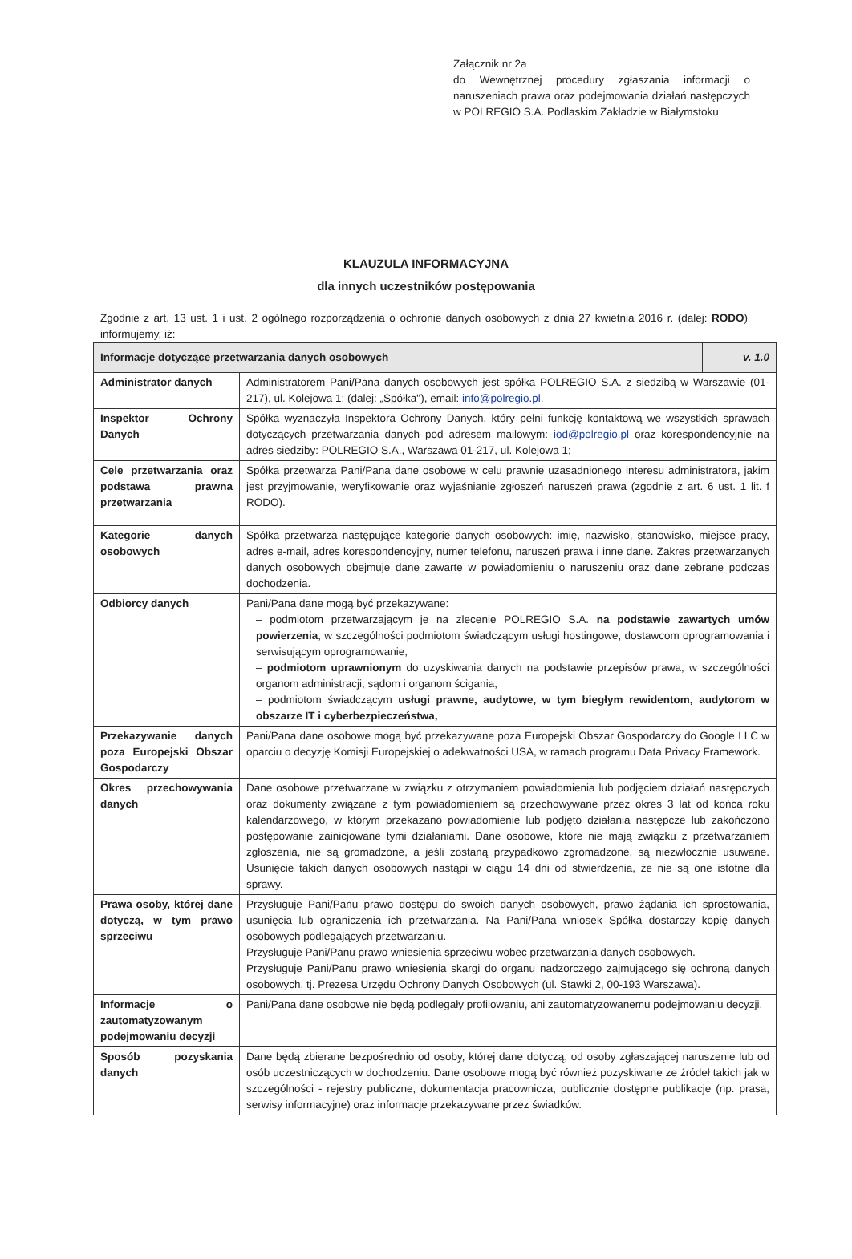Załącznik nr 2a
do Wewnętrznej procedury zgłaszania informacji o naruszeniach prawa oraz podejmowania działań następczych w POLREGIO S.A. Podlaskim Zakładzie w Białymstoku
KLAUZULA INFORMACYJNA
dla innych uczestników postępowania
Zgodnie z art. 13 ust. 1 i ust. 2 ogólnego rozporządzenia o ochronie danych osobowych z dnia 27 kwietnia 2016 r. (dalej: RODO) informujemy, iż:
| Informacje dotyczące przetwarzania danych osobowych | | v. 1.0 |
| --- | --- | --- |
| Administrator danych | Administratorem Pani/Pana danych osobowych jest spółka POLREGIO S.A. z siedzibą w Warszawie (01-217), ul. Kolejowa 1; (dalej: „Spółka"), email: info@polregio.pl . | |
| Inspektor Ochrony Danych | Spółka wyznaczyła Inspektora Ochrony Danych, który pełni funkcję kontaktową we wszystkich sprawach dotyczących przetwarzania danych pod adresem mailowym: iod@polregio.pl oraz korespondencyjnie na adres siedziby: POLREGIO S.A., Warszawa 01-217, ul. Kolejowa 1; | |
| Cele przetwarzania oraz podstawa prawna przetwarzania | Spółka przetwarza Pani/Pana dane osobowe w celu prawnie uzasadnionego interesu administratora, jakim jest przyjmowanie, weryfikowanie oraz wyjaśnianie zgłoszeń naruszeń prawa (zgodnie z art. 6 ust. 1 lit. f RODO). | |
| Kategorie danych osobowych | Spółka przetwarza następujące kategorie danych osobowych: imię, nazwisko, stanowisko, miejsce pracy, adres e-mail, adres korespondencyjny, numer telefonu, naruszeń prawa i inne dane. Zakres przetwarzanych danych osobowych obejmuje dane zawarte w powiadomieniu o naruszeniu oraz dane zebrane podczas dochodzenia. | |
| Odbiorcy danych | Pani/Pana dane mogą być przekazywane: – podmiotom przetwarzającym je na zlecenie POLREGIO S.A. na podstawie zawartych umów powierzenia , w szczególności podmiotom świadczącym usługi hostingowe, dostawcom oprogramowania i serwisującym oprogramowanie, – podmiotom uprawnionym do uzyskiwania danych na podstawie przepisów prawa, w szczególności organom administracji, sądom i organom ścigania, – podmiotom świadczącym usługi prawne, audytowe, w tym biegłym rewidentom, audytorom w obszarze IT i cyberbezpieczeństwa, | |
| Przekazywanie danych poza Europejski Obszar Gospodarczy | Pani/Pana dane osobowe mogą być przekazywane poza Europejski Obszar Gospodarczy do Google LLC w oparciu o decyzję Komisji Europejskiej o adekwatności USA, w ramach programu Data Privacy Framework. | |
| Okres przechowywania danych | Dane osobowe przetwarzane w związku z otrzymaniem powiadomienia lub podjęciem działań następczych oraz dokumenty związane z tym powiadomieniem są przechowywane przez okres 3 lat od końca roku kalendarzowego, w którym przekazano powiadomienie lub podjęto działania następcze lub zakończono postępowanie zainicjowane tymi działaniami. Dane osobowe, które nie mają związku z przetwarzaniem zgłoszenia, nie są gromadzone, a jeśli zostaną przypadkowo zgromadzone, są niezwłocznie usuwane. Usunięcie takich danych osobowych nastąpi w ciągu 14 dni od stwierdzenia, że nie są one istotne dla sprawy. | |
| Prawa osoby, której dane dotyczą, w tym prawo sprzeciwu | Przysługuje Pani/Panu prawo dostępu do swoich danych osobowych, prawo żądania ich sprostowania, usunięcia lub ograniczenia ich przetwarzania. Na Pani/Pana wniosek Spółka dostarczy kopię danych osobowych podlegających przetwarzaniu. Przysługuje Pani/Panu prawo wniesienia sprzeciwu wobec przetwarzania danych osobowych. Przysługuje Pani/Panu prawo wniesienia skargi do organu nadzorczego zajmującego się ochroną danych osobowych, tj. Prezesa Urzędu Ochrony Danych Osobowych (ul. Stawki 2, 00-193 Warszawa). | |
| Informacje o zautomatyzowanym podejmowaniu decyzji | Pani/Pana dane osobowe nie będą podlegały profilowaniu, ani zautomatyzowanemu podejmowaniu decyzji. | |
| Sposób pozyskania danych | Dane będą zbierane bezpośrednio od osoby, której dane dotyczą, od osoby zgłaszającej naruszenie lub od osób uczestniczących w dochodzeniu. Dane osobowe mogą być również pozyskiwane ze źródeł takich jak w szczególności - rejestry publiczne, dokumentacja pracownicza, publicznie dostępne publikacje (np. prasa, serwisy informacyjne) oraz informacje przekazywane przez świadków. | |